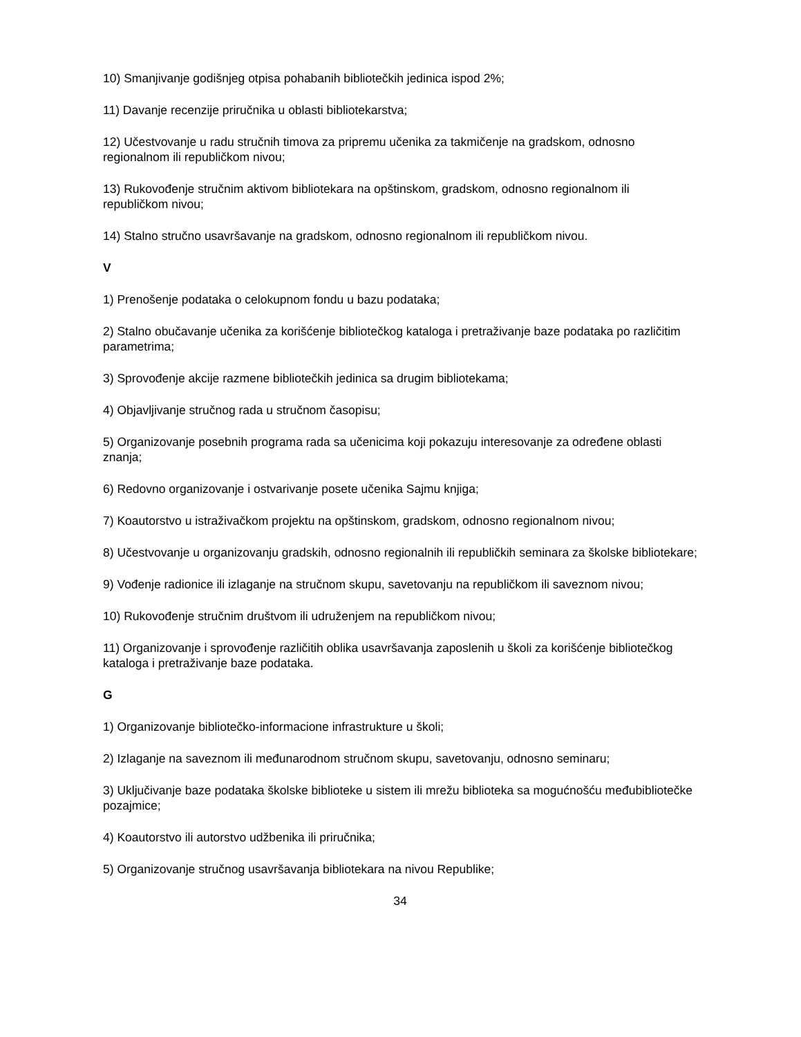10) Smanjivanje godišnjeg otpisa pohabanih bibliotečkih jedinica ispod 2%;
11) Davanje recenzije priručnika u oblasti bibliotekarstva;
12) Učestvovanje u radu stručnih timova za pripremu učenika za takmičenje na gradskom, odnosno regionalnom ili republičkom nivou;
13) Rukovođenje stručnim aktivom bibliotekara na opštinskom, gradskom, odnosno regionalnom ili republičkom nivou;
14) Stalno stručno usavršavanje na gradskom, odnosno regionalnom ili republičkom nivou.
V
1) Prenošenje podataka o celokupnom fondu u bazu podataka;
2) Stalno obučavanje učenika za korišćenje bibliotečkog kataloga i pretraživanje baze podataka po različitim parametrima;
3) Sprovođenje akcije razmene bibliotečkih jedinica sa drugim bibliotekama;
4) Objavljivanje stručnog rada u stručnom časopisu;
5) Organizovanje posebnih programa rada sa učenicima koji pokazuju interesovanje za određene oblasti znanja;
6) Redovno organizovanje i ostvarivanje posete učenika Sajmu knjiga;
7) Koautorstvo u istraživačkom projektu na opštinskom, gradskom, odnosno regionalnom nivou;
8) Učestvovanje u organizovanju gradskih, odnosno regionalnih ili republičkih seminara za školske bibliotekare;
9) Vođenje radionice ili izlaganje na stručnom skupu, savetovanju na republičkom ili saveznom nivou;
10) Rukovođenje stručnim društvom ili udruženjem na republičkom nivou;
11) Organizovanje i sprovođenje različitih oblika usavršavanja zaposlenih u školi za korišćenje bibliotečkog kataloga i pretraživanje baze podataka.
G
1) Organizovanje bibliotečko-informacione infrastrukture u školi;
2) Izlaganje na saveznom ili međunarodnom stručnom skupu, savetovanju, odnosno seminaru;
3) Uključivanje baze podataka školske biblioteke u sistem ili mrežu biblioteka sa mogućnošću međubibliotečke pozajmice;
4) Koautorstvo ili autorstvo udžbenika ili priručnika;
5) Organizovanje stručnog usavršavanja bibliotekara na nivou Republike;
34